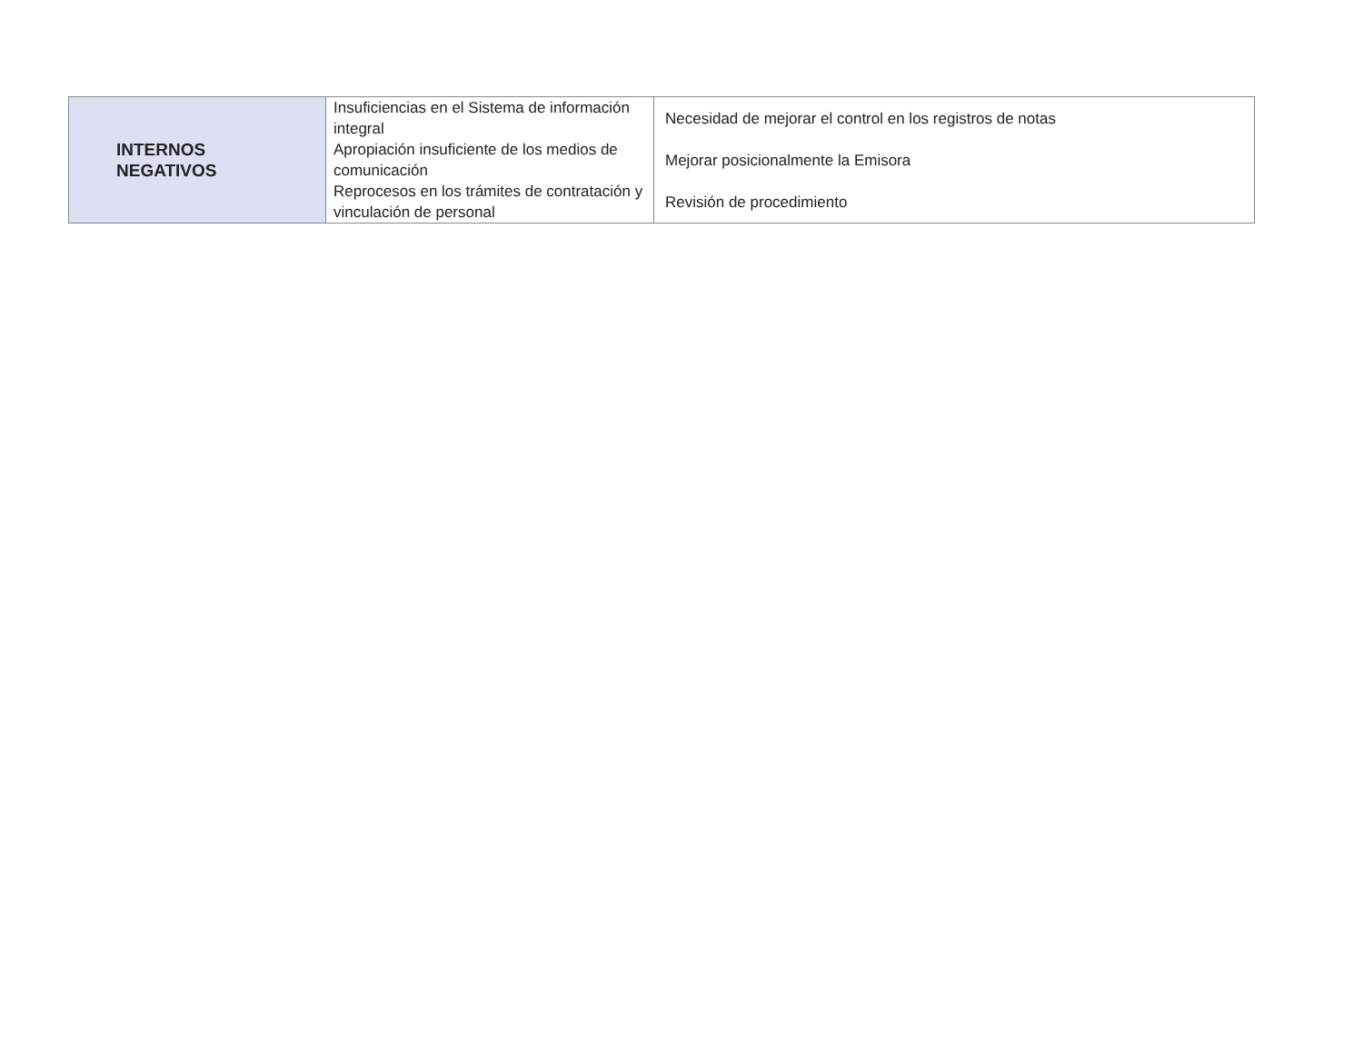| INTERNOS NEGATIVOS | Insuficiencias en el Sistema de información integral | Necesidad de mejorar el control en los registros de notas |
| | Apropiación insuficiente de los medios de comunicación | Mejorar posicionalmente la Emisora |
| | Reprocesos en los trámites de contratación y vinculación de personal | Revisión de procedimiento |